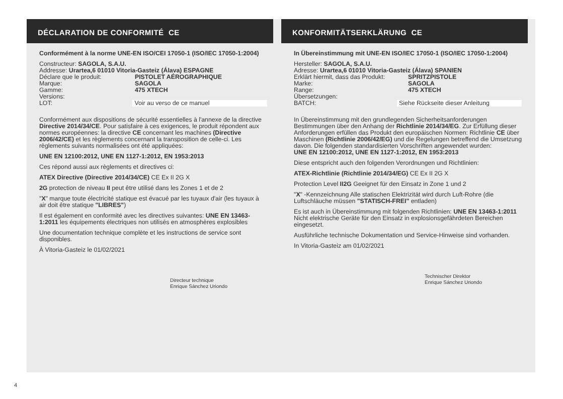DÉCLARATION DE CONFORMITÉ CE
Conformément à la norme UNE-EN ISO/CEI 17050-1 (ISO/IEC 17050-1:2004)
Constructeur: SAGOLA, S.A.U.
Addresse: Urartea,6 01010 Vitoria-Gasteiz (Álava) ESPAGNE
Déclare que le produit: PISTOLET AÉROGRAPHIQUE
Marque: SAGOLA
Gamme: 475 XTECH
Versions:
LOT: Voir au verso de ce manuel
Conformément aux dispositions de sécurité essentielles à l'annexe de la directive Directive 2014/34/CE. Pour satisfaire à ces exigences, le produit répondent aux normes européennes: la directive CE concernant les machines (Directive 2006/42/CE) et les règlements concernant la transposition de celle-ci. Les règlements suivants normalisées ont été appliquées:
UNE EN 12100:2012, UNE EN 1127-1:2012, EN 1953:2013
Ces répond aussi aux règlements et directives ci:
ATEX Directive (Directive 2014/34/CE) CE Ex II 2G X
2G protection de niveau II peut être utilisé dans les Zones 1 et de 2
"X" marque toute électricité statique est évacué par les tuyaux d'air (les tuyaux à air doit être statique "LIBRES")
Il est également en conformité avec les directives suivantes: UNE EN 13463-1:2011 les équipements électriques non utilisés en atmosphères explosibles
Une documentation technique complète et les instructions de service sont disponibles.
À Vitoria-Gasteiz le 01/02/2021
Directeur technique
Enrique Sánchez Uriondo
KONFORMITÄTSERKLÄRUNG CE
In Übereinstimmung mit UNE-EN ISO/IEC 17050-1 (ISO/IEC 17050-1:2004)
Hersteller: SAGOLA, S.A.U.
Adresse: Urartea,6 01010 Vitoria-Gasteiz (Álava) SPANIEN
Erklärt hiermit, dass das Produkt: SPRITZPISTOLE
Marke: SAGOLA
Range: 475 XTECH
Übersetzungen:
BATCH: Siehe Rückseite dieser Anleitung
In Übereinstimmung mit den grundlegenden Sicherheitsanforderungen Bestimmungen über den Anhang der Richtlinie 2014/34/EG. Zur Erfüllung dieser Anforderungen erfüllen das Produkt den europäischen Normen: Richtlinie CE über Maschinen (Richtlinie 2006/42/EG) und die Regelungen betreffend die Umsetzung davon. Die folgenden standardisierten Vorschriften angewendet wurden:
UNE EN 12100:2012, UNE EN 1127-1:2012, EN 1953:2013
Diese entspricht auch den folgenden Verordnungen und Richtlinien:
ATEX-Richtlinie (Richtlinie 2014/34/EG) CE Ex II 2G X
Protection Level II2G Geeignet für den Einsatz in Zone 1 und 2
"X" -Kennzeichnung Alle statischen Elektrizität wird durch Luft-Rohre (die Luftschläuche müssen "STATISCH-FREI" entladen)
Es ist auch in Übereinstimmung mit folgenden Richtlinien: UNE EN 13463-1:2011 Nicht elektrische Geräte für den Einsatz in explosionsgefährdeten Bereichen eingesetzt.
Ausführliche technische Dokumentation und Service-Hinweise sind vorhanden.
In Vitoria-Gasteiz am 01/02/2021
Technischer Direktor
Enrique Sánchez Uriondo
4